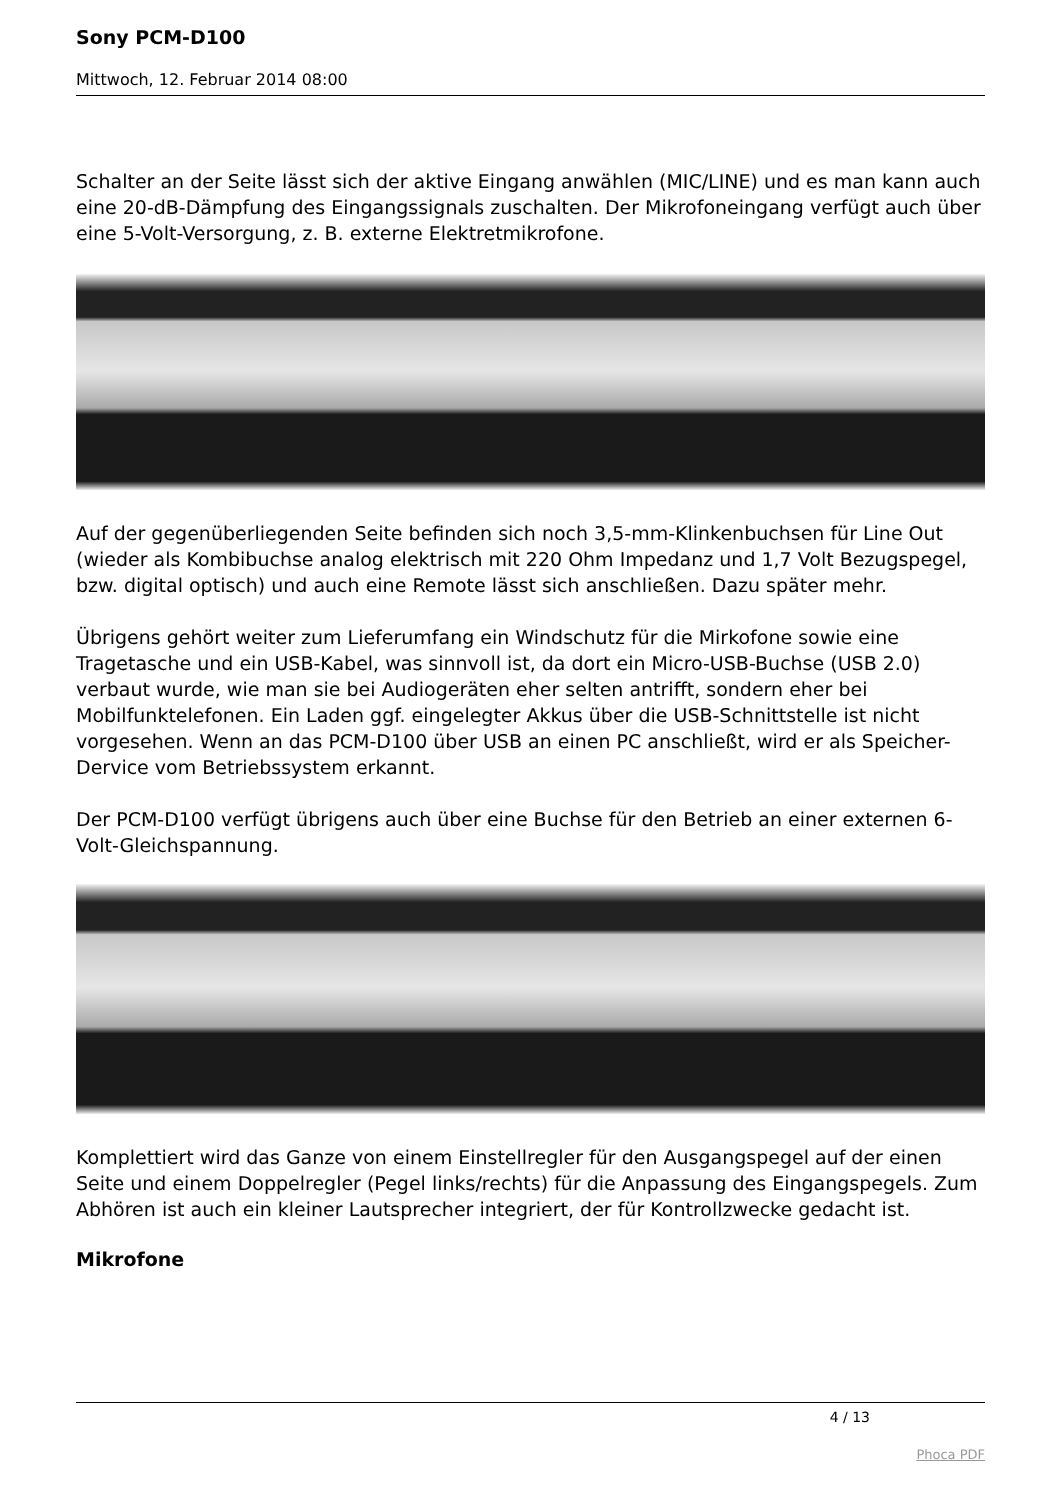Sony PCM-D100
Mittwoch, 12. Februar 2014 08:00
Schalter an der Seite lässt sich der aktive Eingang anwählen (MIC/LINE) und es man kann auch eine 20-dB-Dämpfung des Eingangssignals zuschalten. Der Mikrofoneingang verfügt auch über eine 5-Volt-Versorgung, z. B. externe Elektretmikrofone.
Auf der gegenüberliegenden Seite befinden sich noch 3,5-mm-Klinkenbuchsen für Line Out (wieder als Kombibuchse analog elektrisch mit 220 Ohm Impedanz und 1,7 Volt Bezugspegel, bzw. digital optisch) und auch eine Remote lässt sich anschließen. Dazu später mehr.
Übrigens gehört weiter zum Lieferumfang ein Windschutz für die Mirkofone sowie eine Tragetasche und ein USB-Kabel, was sinnvoll ist, da dort ein Micro-USB-Buchse (USB 2.0) verbaut wurde, wie man sie bei Audiogeräten eher selten antrifft, sondern eher bei Mobilfunktelefonen. Ein Laden ggf. eingelegter Akkus über die USB-Schnittstelle ist nicht vorgesehen. Wenn an das PCM-D100 über USB an einen PC anschließt, wird er als Speicher-Dervice vom Betriebssystem erkannt.
Der PCM-D100 verfügt übrigens auch über eine Buchse für den Betrieb an einer externen 6-Volt-Gleichspannung.
Komplettiert wird das Ganze von einem Einstellregler für den Ausgangspegel auf der einen Seite und einem Doppelregler (Pegel links/rechts) für die Anpassung des Eingangspegels. Zum Abhören ist auch ein kleiner Lautsprecher integriert, der für Kontrollzwecke gedacht ist.
Mikrofone
4 / 13
Phoca PDF